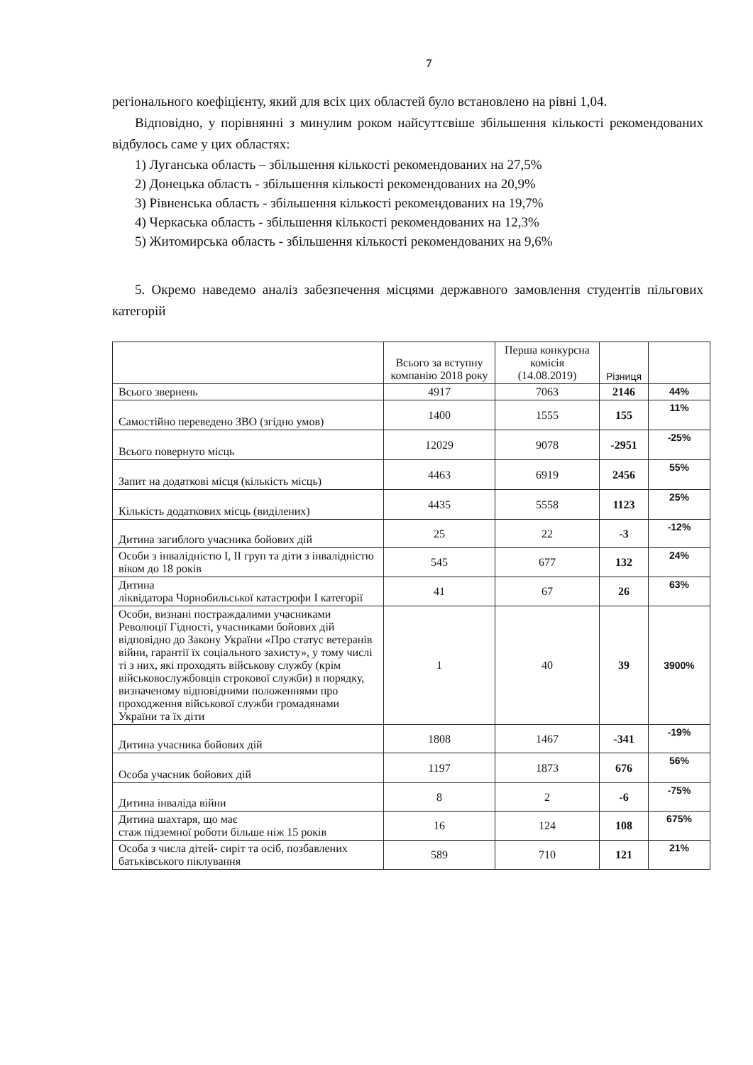7
регіонального коефіцієнту, який для всіх цих областей було встановлено на рівні 1,04.
Відповідно, у порівнянні з минулим роком найсуттєвіше збільшення кількості рекомендованих відбулось саме у цих областях:
1) Луганська область – збільшення кількості рекомендованих на 27,5%
2) Донецька область - збільшення кількості рекомендованих на 20,9%
3) Рівненська область - збільшення кількості рекомендованих на 19,7%
4) Черкаська область - збільшення кількості рекомендованих на 12,3%
5) Житомирська область - збільшення кількості рекомендованих на 9,6%
5. Окремо наведемо аналіз забезпечення місцями державного замовлення студентів пільгових категорій
| | Всього за вступну компанію 2018 року | Перша конкурсна комісія (14.08.2019) | Різниця | |
| --- | --- | --- | --- | --- |
| Всього звернень | 4917 | 7063 | 2146 | 44% |
| Самостійно переведено ЗВО (згідно умов) | 1400 | 1555 | 155 | 11% |
| Всього повернуто місць | 12029 | 9078 | -2951 | -25% |
| Запит на додаткові місця (кількість місць) | 4463 | 6919 | 2456 | 55% |
| Кількість додаткових місць (виділених) | 4435 | 5558 | 1123 | 25% |
| Дитина загиблого учасника бойових дій | 25 | 22 | -3 | -12% |
| Особи з інвалідністю І, ІІ груп та діти з інвалідністю віком до 18 років | 545 | 677 | 132 | 24% |
| Дитина ліквідатора Чорнобильської катастрофи І категорії | 41 | 67 | 26 | 63% |
| Особи, визнані постраждалими учасниками Революції Гідності, учасниками бойових дій відповідно до Закону України «Про статус ветеранів війни, гарантії їх соціального захисту», у тому числі ті з них, які проходять військову службу (крім військовослужбовців строкової служби) в порядку, визначеному відповідними положеннями про проходження військової служби громадянами України та їх діти | 1 | 40 | 39 | 3900% |
| Дитина учасника бойових дій | 1808 | 1467 | -341 | -19% |
| Особа учасник бойових дій | 1197 | 1873 | 676 | 56% |
| Дитина інваліда війни | 8 | 2 | -6 | -75% |
| Дитина шахтаря, що має стаж підземної роботи більше ніж 15 років | 16 | 124 | 108 | 675% |
| Особа з числа дітей- сиріт та осіб, позбавлених батьківського піклування | 589 | 710 | 121 | 21% |